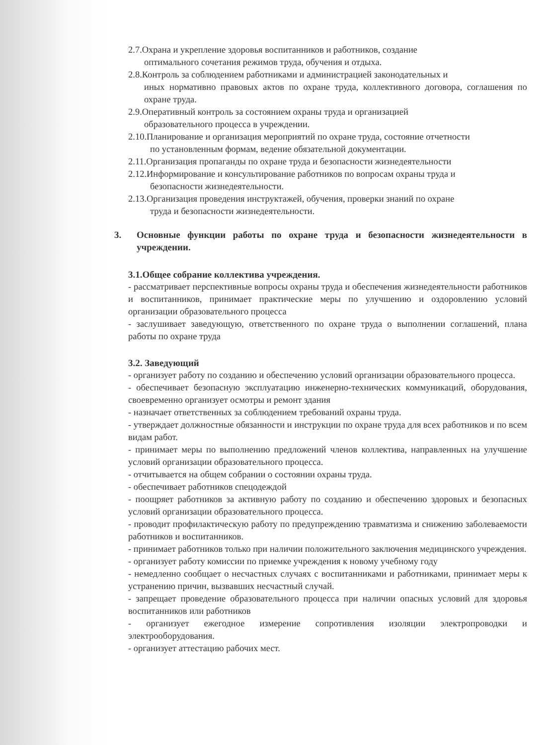2.7.Охрана и укрепление здоровья воспитанников и работников, создание
оптимального сочетания режимов труда, обучения и отдыха.
2.8.Контроль за соблюдением работниками и администрацией законодательных и
иных нормативно правовых актов по охране труда, коллективного договора, соглашения по охране труда.
2.9.Оперативный контроль за состоянием охраны труда и организацией
образовательного процесса в учреждении.
2.10.Планирование и организация мероприятий по охране труда, состояние отчетности
по установленным формам, ведение обязательной документации.
2.11.Организация пропаганды по охране труда и безопасности жизнедеятельности
2.12.Информирование и консультирование работников по вопросам охраны труда и
безопасности жизнедеятельности.
2.13.Организация проведения инструктажей, обучения, проверки знаний по охране
труда и безопасности жизнедеятельности.
3. Основные функции работы по охране труда и безопасности жизнедеятельности в учреждении.
3.1.Общее собрание коллектива учреждения.
- рассматривает перспективные вопросы охраны труда и обеспечения жизнедеятельности работников и воспитанников, принимает практические меры по улучшению и оздоровлению условий организации образовательного процесса
- заслушивает заведующую, ответственного по охране труда о выполнении соглашений, плана работы по охране труда
3.2. Заведующий
- организует работу по созданию и обеспечению условий организации образовательного процесса.
- обеспечивает безопасную эксплуатацию инженерно-технических коммуникаций, оборудования, своевременно организует осмотры и ремонт здания
- назначает ответственных за соблюдением требований охраны труда.
- утверждает должностные обязанности и инструкции по охране труда для всех работников и по всем видам работ.
- принимает меры по выполнению предложений членов коллектива, направленных на улучшение условий организации образовательного процесса.
- отчитывается на общем собрании о состоянии охраны труда.
- обеспечивает работников спецодеждой
- поощряет работников за активную работу по созданию и обеспечению здоровых и безопасных условий организации образовательного процесса.
- проводит профилактическую работу по предупреждению травматизма и снижению заболеваемости работников и воспитанников.
- принимает работников только при наличии положительного заключения медицинского учреждения.
- организует работу комиссии по приемке учреждения к новому учебному году
- немедленно сообщает о несчастных случаях с воспитанниками и работниками, принимает меры к устранению причин, вызвавших несчастный случай.
- запрещает проведение образовательного процесса при наличии опасных условий для здоровья воспитанников или работников
- организует ежегодное измерение сопротивления изоляции электропроводки и электрооборудования.
- организует аттестацию рабочих мест.